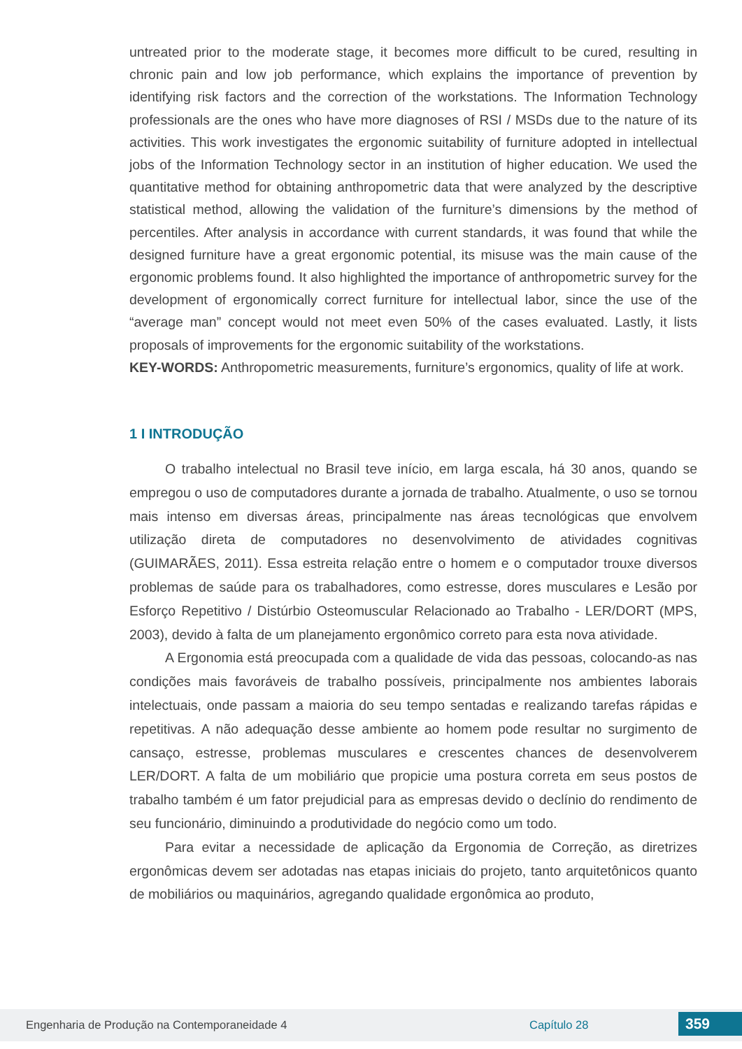untreated prior to the moderate stage, it becomes more difficult to be cured, resulting in chronic pain and low job performance, which explains the importance of prevention by identifying risk factors and the correction of the workstations. The Information Technology professionals are the ones who have more diagnoses of RSI / MSDs due to the nature of its activities. This work investigates the ergonomic suitability of furniture adopted in intellectual jobs of the Information Technology sector in an institution of higher education. We used the quantitative method for obtaining anthropometric data that were analyzed by the descriptive statistical method, allowing the validation of the furniture’s dimensions by the method of percentiles. After analysis in accordance with current standards, it was found that while the designed furniture have a great ergonomic potential, its misuse was the main cause of the ergonomic problems found. It also highlighted the importance of anthropometric survey for the development of ergonomically correct furniture for intellectual labor, since the use of the “average man” concept would not meet even 50% of the cases evaluated. Lastly, it lists proposals of improvements for the ergonomic suitability of the workstations.
KEY-WORDS: Anthropometric measurements, furniture’s ergonomics, quality of life at work.
1 I INTRODUÇÃO
O trabalho intelectual no Brasil teve início, em larga escala, há 30 anos, quando se empregou o uso de computadores durante a jornada de trabalho. Atualmente, o uso se tornou mais intenso em diversas áreas, principalmente nas áreas tecnológicas que envolvem utilização direta de computadores no desenvolvimento de atividades cognitivas (GUIMARÃES, 2011). Essa estreita relação entre o homem e o computador trouxe diversos problemas de saúde para os trabalhadores, como estresse, dores musculares e Lesão por Esforço Repetitivo / Distúrbio Osteomuscular Relacionado ao Trabalho - LER/DORT (MPS, 2003), devido à falta de um planejamento ergonômico correto para esta nova atividade.
A Ergonomia está preocupada com a qualidade de vida das pessoas, colocando-as nas condições mais favoráveis de trabalho possíveis, principalmente nos ambientes laborais intelectuais, onde passam a maioria do seu tempo sentadas e realizando tarefas rápidas e repetitivas. A não adequação desse ambiente ao homem pode resultar no surgimento de cansaço, estresse, problemas musculares e crescentes chances de desenvolverem LER/DORT. A falta de um mobiliário que propicie uma postura correta em seus postos de trabalho também é um fator prejudicial para as empresas devido o declínio do rendimento de seu funcionário, diminuindo a produtividade do negócio como um todo.
Para evitar a necessidade de aplicação da Ergonomia de Correção, as diretrizes ergonômicas devem ser adotadas nas etapas iniciais do projeto, tanto arquitetônicos quanto de mobiliários ou maquinários, agregando qualidade ergonômica ao produto,
Engenharia de Produção na Contemporaneidade 4 Capítulo 28 359